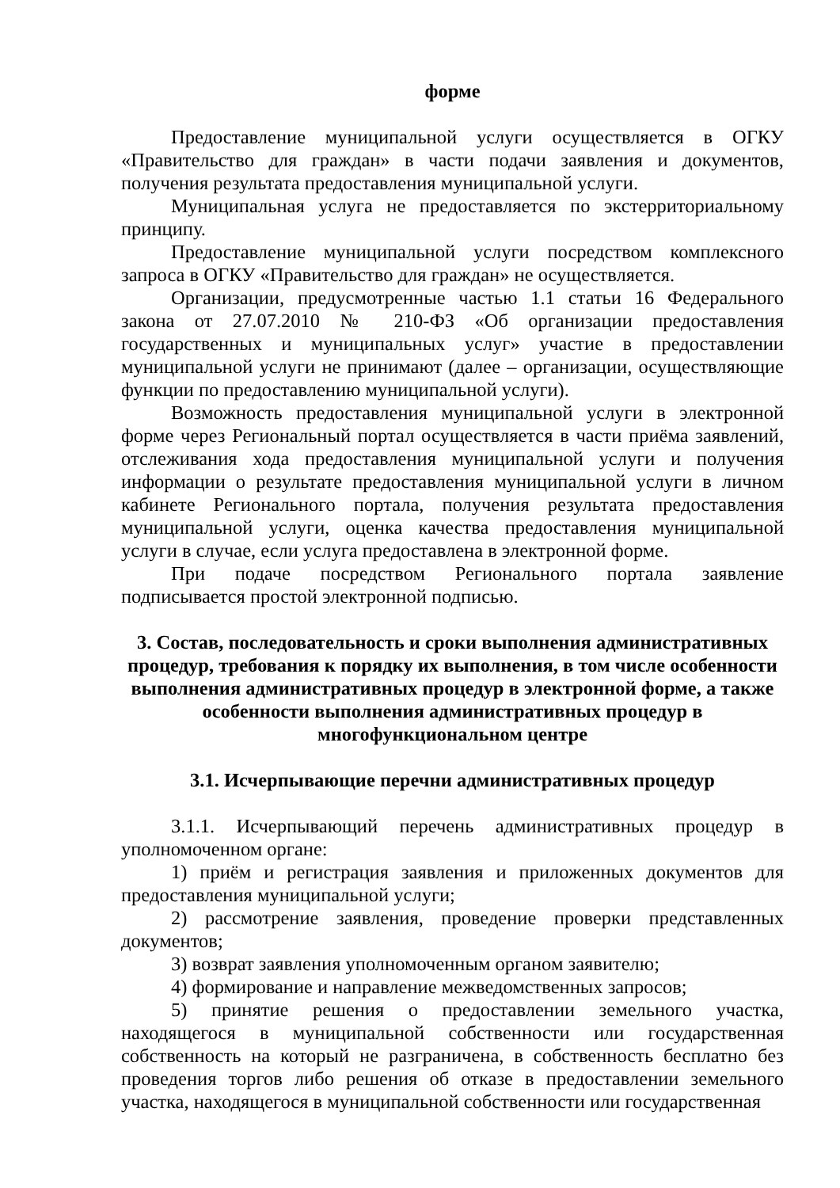форме
Предоставление муниципальной услуги осуществляется в ОГКУ «Правительство для граждан» в части подачи заявления и документов, получения результата предоставления муниципальной услуги.
Муниципальная услуга не предоставляется по экстерриториальному принципу.
Предоставление муниципальной услуги посредством комплексного запроса в ОГКУ «Правительство для граждан» не осуществляется.
Организации, предусмотренные частью 1.1 статьи 16 Федерального закона от 27.07.2010 № 210-ФЗ «Об организации предоставления государственных и муниципальных услуг» участие в предоставлении муниципальной услуги не принимают (далее – организации, осуществляющие функции по предоставлению муниципальной услуги).
Возможность предоставления муниципальной услуги в электронной форме через Региональный портал осуществляется в части приёма заявлений, отслеживания хода предоставления муниципальной услуги и получения информации о результате предоставления муниципальной услуги в личном кабинете Регионального портала, получения результата предоставления муниципальной услуги, оценка качества предоставления муниципальной услуги в случае, если услуга предоставлена в электронной форме.
При подаче посредством Регионального портала заявление подписывается простой электронной подписью.
3. Состав, последовательность и сроки выполнения административных процедур, требования к порядку их выполнения, в том числе особенности выполнения административных процедур в электронной форме, а также особенности выполнения административных процедур в многофункциональном центре
3.1. Исчерпывающие перечни административных процедур
3.1.1. Исчерпывающий перечень административных процедур в уполномоченном органе:
1) приём и регистрация заявления и приложенных документов для предоставления муниципальной услуги;
2) рассмотрение заявления, проведение проверки представленных документов;
3) возврат заявления уполномоченным органом заявителю;
4) формирование и направление межведомственных запросов;
5) принятие решения о предоставлении земельного участка, находящегося в муниципальной собственности или государственная собственность на который не разграничена, в собственность бесплатно без проведения торгов либо решения об отказе в предоставлении земельного участка, находящегося в муниципальной собственности или государственная